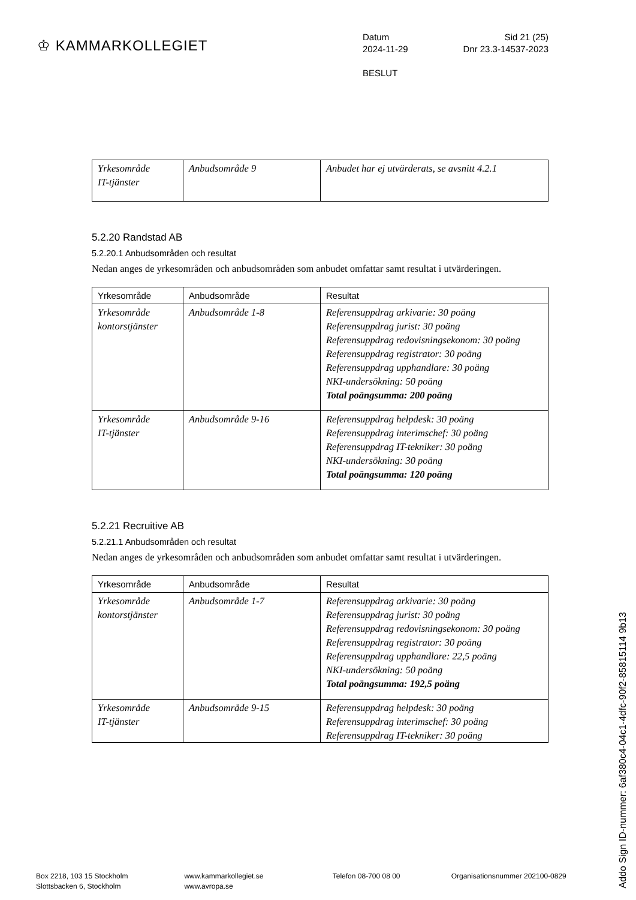♔ KAMMARKOLLEGIET
Datum Sid 21 (25)
2024-11-29 Dnr 23.3-14537-2023
BESLUT
| Yrkesområde IT-tjänster | Anbudsområde 9 | Anbudet har ej utvärderats, se avsnitt 4.2.1 |
5.2.20 Randstad AB
5.2.20.1 Anbudsområden och resultat
Nedan anges de yrkesområden och anbudsområden som anbudet omfattar samt resultat i utvärderingen.
| Yrkesområde | Anbudsområde | Resultat |
| --- | --- | --- |
| Yrkesområde kontorstjänster | Anbudsområde 1-8 | Referensuppdrag arkivarie: 30 poäng Referensuppdrag jurist: 30 poäng Referensuppdrag redovisningsekonom: 30 poäng Referensuppdrag registrator: 30 poäng Referensuppdrag upphandlare: 30 poäng NKI-undersökning: 50 poäng Total poängsumma: 200 poäng |
| Yrkesområde IT-tjänster | Anbudsområde 9-16 | Referensuppdrag helpdesk: 30 poäng Referensuppdrag interimschef: 30 poäng Referensuppdrag IT-tekniker: 30 poäng NKI-undersökning: 30 poäng Total poängsumma: 120 poäng |
5.2.21 Recruitive AB
5.2.21.1 Anbudsområden och resultat
Nedan anges de yrkesområden och anbudsområden som anbudet omfattar samt resultat i utvärderingen.
| Yrkesområde | Anbudsområde | Resultat |
| --- | --- | --- |
| Yrkesområde kontorstjänster | Anbudsområde 1-7 | Referensuppdrag arkivarie: 30 poäng Referensuppdrag jurist: 30 poäng Referensuppdrag redovisningsekonom: 30 poäng Referensuppdrag registrator: 30 poäng Referensuppdrag upphandlare: 22,5 poäng NKI-undersökning: 50 poäng Total poängsumma: 192,5 poäng |
| Yrkesområde IT-tjänster | Anbudsområde 9-15 | Referensuppdrag helpdesk: 30 poäng Referensuppdrag interimschef: 30 poäng Referensuppdrag IT-tekniker: 30 poäng |
Addo Sign ID-nummer: 6af380c4-04c1-4dfc-90f2-85815114 9b13
Box 2218, 103 15 Stockholm
Slottsbacken 6, Stockholm
www.kammarkollegiet.se
www.avropa.se
Telefon 08-700 08 00 Organisationsnummer 202100-0829